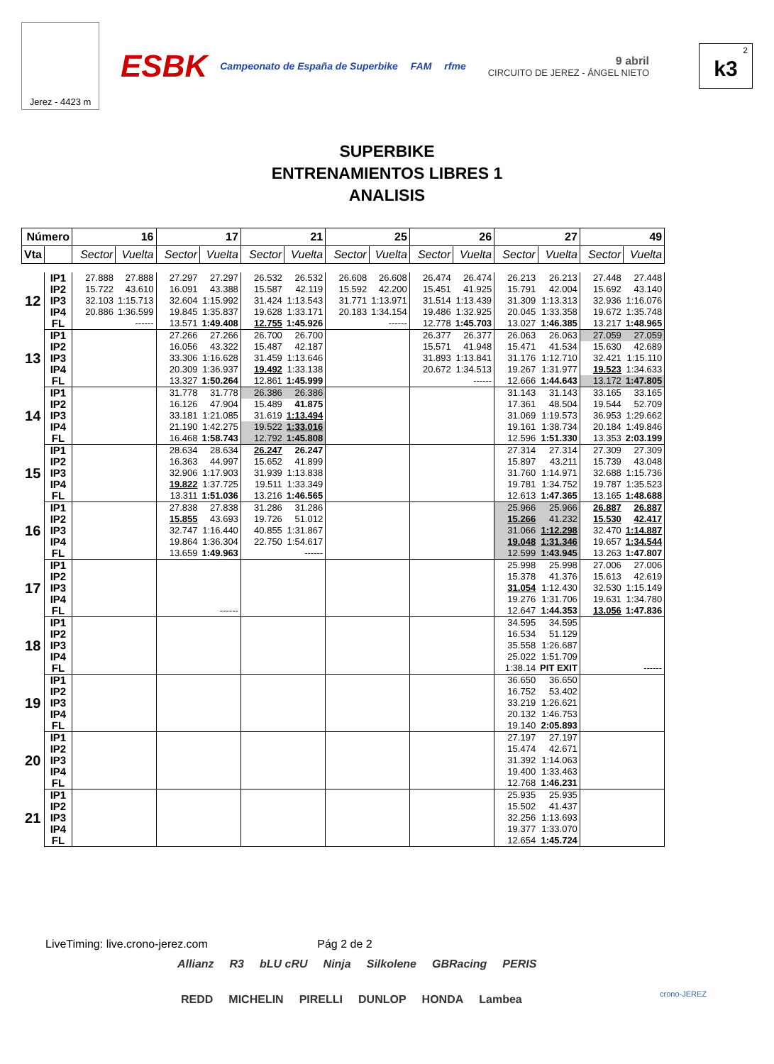Jerez - 4423 m
ESBK Campeonato de España de Superbike FAM rfme
9 abril
CIRCUITO DE JEREZ - ÁNGEL NIETO
2
k3
SUPERBIKE
ENTRENAMIENTOS LIBRES 1
ANALISIS
| Número | | 16 | | 17 | | 21 | | 25 | | 26 | | 27 | | 49 | |
| --- | --- | --- | --- | --- | --- | --- | --- | --- | --- | --- | --- | --- | --- | --- | --- |
| Vta | | Sector | Vuelta | Sector | Vuelta | Sector | Vuelta | Sector | Vuelta | Sector | Vuelta | Sector | Vuelta | Sector | Vuelta |
| 12 | IP1 | 27.888 | 27.888 | 27.297 | 27.297 | 26.532 | 26.532 | 26.608 | 26.608 | 26.474 | 26.474 | 26.213 | 26.213 | 27.448 | 27.448 |
| | IP2 | 15.722 | 43.610 | 16.091 | 43.388 | 15.587 | 42.119 | 15.592 | 42.200 | 15.451 | 41.925 | 15.791 | 42.004 | 15.692 | 43.140 |
| | IP3 | 32.103 | 1:15.713 | 32.604 | 1:15.992 | 31.424 | 1:13.543 | 31.771 | 1:13.971 | 31.514 | 1:13.439 | 31.309 | 1:13.313 | 32.936 | 1:16.076 |
| | IP4 | 20.886 | 1:36.599 | 19.845 | 1:35.837 | 19.628 | 1:33.171 | 20.183 | 1:34.154 | 19.486 | 1:32.925 | 20.045 | 1:33.358 | 19.672 | 1:35.748 |
| | FL | | ------ | 13.571 | 1:49.408 | 12.755 | 1:45.926 | | ------ | 12.778 | 1:45.703 | 13.027 | 1:46.385 | 13.217 | 1:48.965 |
| 13 | IP1 | | | 27.266 | 27.266 | 26.700 | 26.700 | | | 26.377 | 26.377 | 26.063 | 26.063 | 27.059 | 27.059 |
| | IP2 | | | 16.056 | 43.322 | 15.487 | 42.187 | | | 15.571 | 41.948 | 15.471 | 41.534 | 15.630 | 42.689 |
| | IP3 | | | 33.306 | 1:16.628 | 31.459 | 1:13.646 | | | 31.893 | 1:13.841 | 31.176 | 1:12.710 | 32.421 | 1:15.110 |
| | IP4 | | | 20.309 | 1:36.937 | 19.492 | 1:33.138 | | | 20.672 | 1:34.513 | 19.267 | 1:31.977 | 19.523 | 1:34.633 |
| | FL | | | 13.327 | 1:50.264 | 12.861 | 1:45.999 | | | | ------ | 12.666 | 1:44.643 | 13.172 | 1:47.805 |
| 14 | IP1 | | | 31.778 | 31.778 | 26.386 | 26.386 | | | | | 31.143 | 31.143 | 33.165 | 33.165 |
| | IP2 | | | 16.126 | 47.904 | 15.489 | 41.875 | | | | | 17.361 | 48.504 | 19.544 | 52.709 |
| | IP3 | | | 33.181 | 1:21.085 | 31.619 | 1:13.494 | | | | | 31.069 | 1:19.573 | 36.953 | 1:29.662 |
| | IP4 | | | 21.190 | 1:42.275 | 19.522 | 1:33.016 | | | | | 19.161 | 1:38.734 | 20.184 | 1:49.846 |
| | FL | | | 16.468 | 1:58.743 | 12.792 | 1:45.808 | | | | | 12.596 | 1:51.330 | 13.353 | 2:03.199 |
| 15 | IP1 | | | 28.634 | 28.634 | 26.247 | 26.247 | | | | | 27.314 | 27.314 | 27.309 | 27.309 |
| | IP2 | | | 16.363 | 44.997 | 15.652 | 41.899 | | | | | 15.897 | 43.211 | 15.739 | 43.048 |
| | IP3 | | | 32.906 | 1:17.903 | 31.939 | 1:13.838 | | | | | 31.760 | 1:14.971 | 32.688 | 1:15.736 |
| | IP4 | | | 19.822 | 1:37.725 | 19.511 | 1:33.349 | | | | | 19.781 | 1:34.752 | 19.787 | 1:35.523 |
| | FL | | | 13.311 | 1:51.036 | 13.216 | 1:46.565 | | | | | 12.613 | 1:47.365 | 13.165 | 1:48.688 |
| 16 | IP1 | | | 27.838 | 27.838 | 31.286 | 31.286 | | | | | 25.966 | 25.966 | 26.887 | 26.887 |
| | IP2 | | | 15.855 | 43.693 | 19.726 | 51.012 | | | | | 15.266 | 41.232 | 15.530 | 42.417 |
| | IP3 | | | 32.747 | 1:16.440 | 40.855 | 1:31.867 | | | | | 31.066 | 1:12.298 | 32.470 | 1:14.887 |
| | IP4 | | | 19.864 | 1:36.304 | 22.750 | 1:54.617 | | | | | 19.048 | 1:31.346 | 19.657 | 1:34.544 |
| | FL | | | 13.659 | 1:49.963 | | ------ | | | | | 12.599 | 1:43.945 | 13.263 | 1:47.807 |
| 17 | IP1 | | | | | | | | | | | 25.998 | 25.998 | 27.006 | 27.006 |
| | IP2 | | | | | | | | | | | 15.378 | 41.376 | 15.613 | 42.619 |
| | IP3 | | | | | | | | | | | 31.054 | 1:12.430 | 32.530 | 1:15.149 |
| | IP4 | | | | | | | | | | | 19.276 | 1:31.706 | 19.631 | 1:34.780 |
| | FL | | | | ------ | | | | | | | 12.647 | 1:44.353 | 13.056 | 1:47.836 |
| 18 | IP1 | | | | | | | | | | | 34.595 | 34.595 | | |
| | IP2 | | | | | | | | | | | 16.534 | 51.129 | | |
| | IP3 | | | | | | | | | | | 35.558 | 1:26.687 | | |
| | IP4 | | | | | | | | | | | 25.022 | 1:51.709 | | |
| | FL | | | | | | | | | | | 1:38.14 | PIT EXIT | | ------ |
| 19 | IP1 | | | | | | | | | | | 36.650 | 36.650 | | |
| | IP2 | | | | | | | | | | | 16.752 | 53.402 | | |
| | IP3 | | | | | | | | | | | 33.219 | 1:26.621 | | |
| | IP4 | | | | | | | | | | | 20.132 | 1:46.753 | | |
| | FL | | | | | | | | | | | 19.140 | 2:05.893 | | |
| 20 | IP1 | | | | | | | | | | | 27.197 | 27.197 | | |
| | IP2 | | | | | | | | | | | 15.474 | 42.671 | | |
| | IP3 | | | | | | | | | | | 31.392 | 1:14.063 | | |
| | IP4 | | | | | | | | | | | 19.400 | 1:33.463 | | |
| | FL | | | | | | | | | | | 12.768 | 1:46.231 | | |
| 21 | IP1 | | | | | | | | | | | 25.935 | 25.935 | | |
| | IP2 | | | | | | | | | | | 15.502 | 41.437 | | |
| | IP3 | | | | | | | | | | | 32.256 | 1:13.693 | | |
| | IP4 | | | | | | | | | | | 19.377 | 1:33.070 | | |
| | FL | | | | | | | | | | | 12.654 | 1:45.724 | | |
LiveTiming: live.crono-jerez.com Pág 2 de 2
Allianz R3 bLU cRU Ninja Silkolene GBRacing PERIS
REDD MICHELIN PIRELLI DUNLOP HONDA Lambea
crono-JEREZ